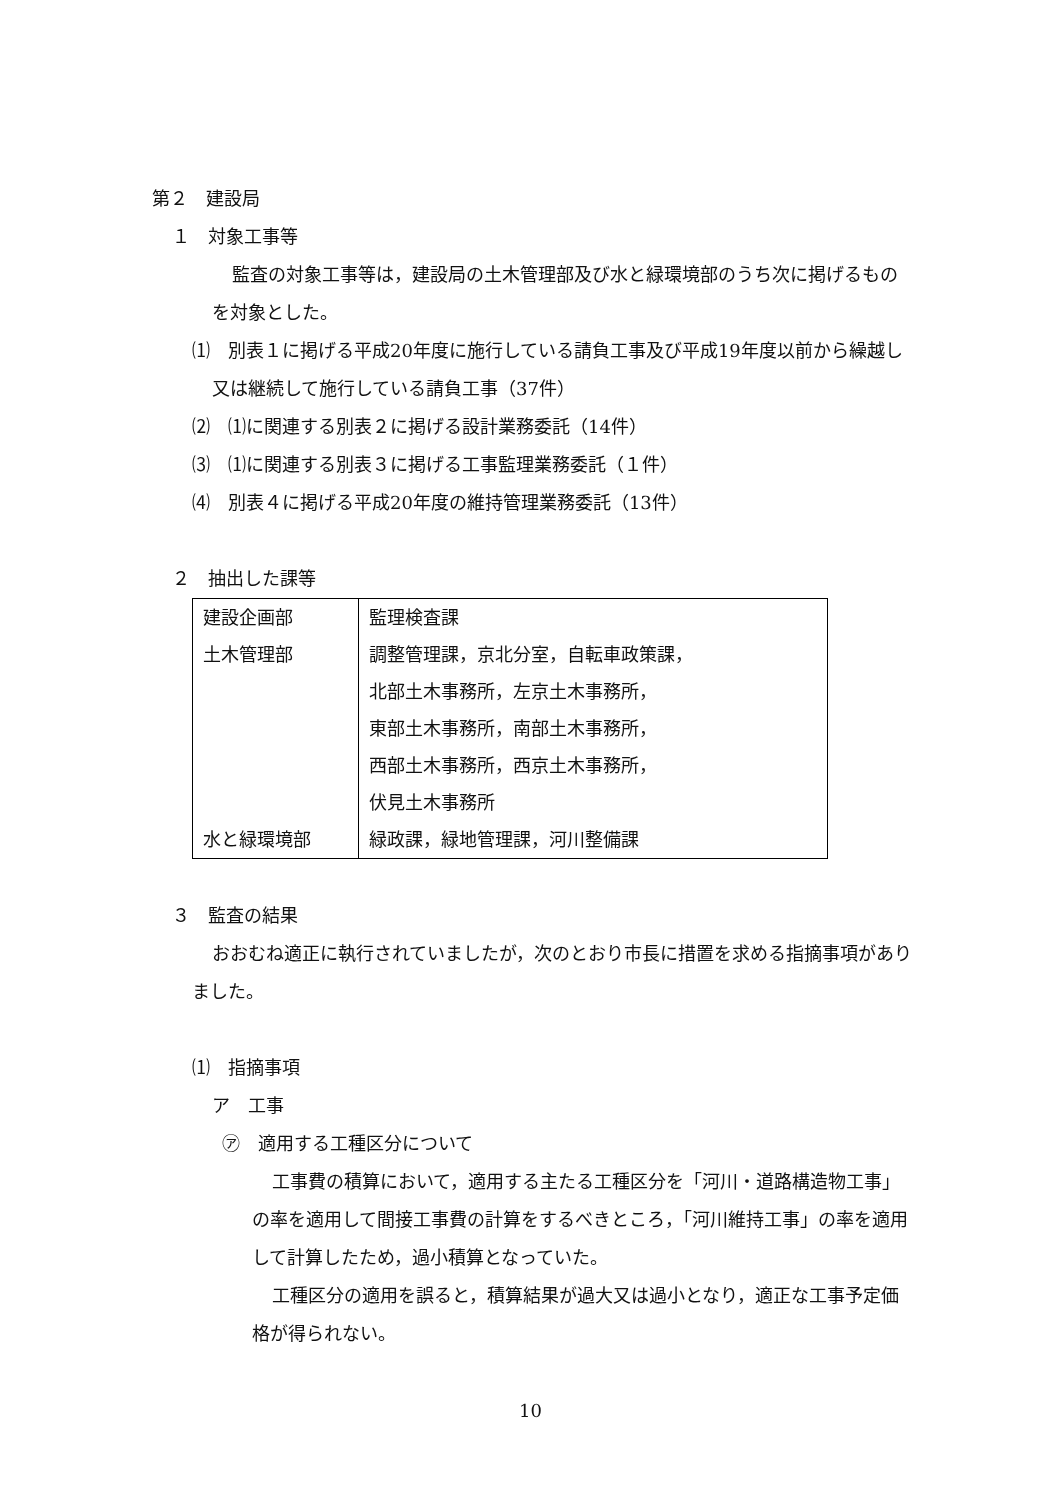第２　建設局
１　対象工事等
監査の対象工事等は，建設局の土木管理部及び水と緑環境部のうち次に掲げるものを対象とした。
⑴　別表１に掲げる平成20年度に施行している請負工事及び平成19年度以前から繰越し又は継続して施行している請負工事（37件）
⑵　⑴に関連する別表２に掲げる設計業務委託（14件）
⑶　⑴に関連する別表３に掲げる工事監理業務委託（１件）
⑷　別表４に掲げる平成20年度の維持管理業務委託（13件）
２　抽出した課等
| 建設企画部 | 監理検査課 |
| 土木管理部 | 調整管理課，京北分室，自転車政策課， 北部土木事務所，左京土木事務所， 東部土木事務所，南部土木事務所， 西部土木事務所，西京土木事務所， 伏見土木事務所 |
| 水と緑環境部 | 緑政課，緑地管理課，河川整備課 |
３　監査の結果
おおむね適正に執行されていましたが，次のとおり市長に措置を求める指摘事項がありました。
⑴　指摘事項
ア　工事
㋐　適用する工種区分について
工事費の積算において，適用する主たる工種区分を「河川・道路構造物工事」の率を適用して間接工事費の計算をするべきところ，「河川維持工事」の率を適用して計算したため，過小積算となっていた。
工種区分の適用を誤ると，積算結果が過大又は過小となり，適正な工事予定価格が得られない。
10